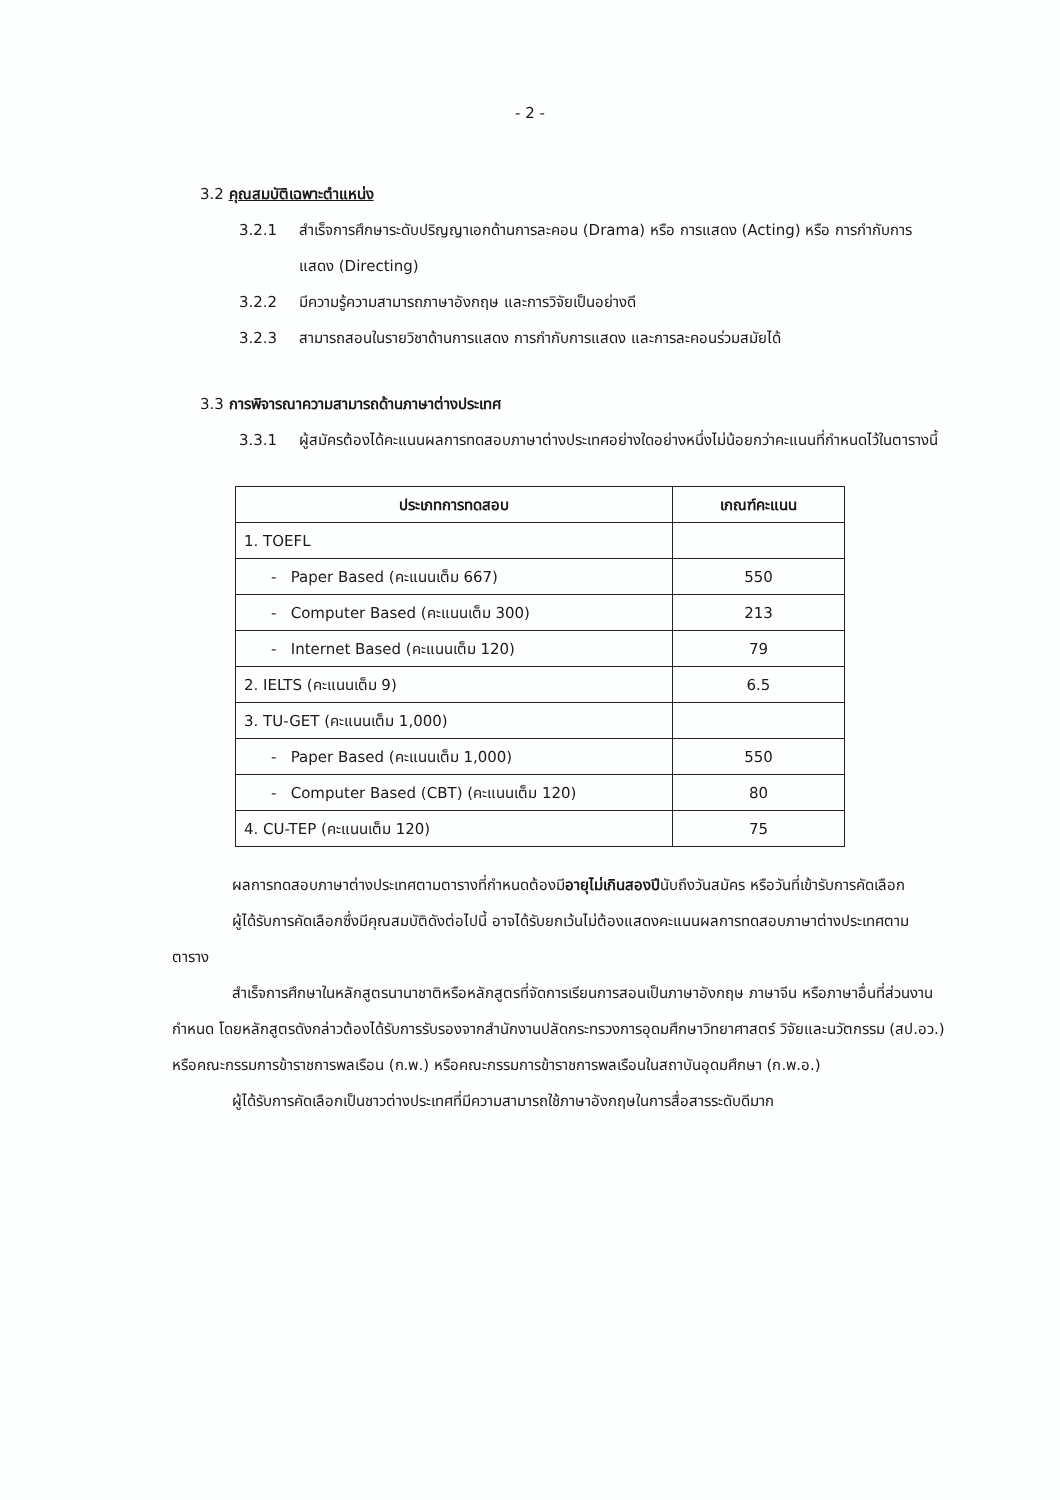- 2 -
3.2 คุณสมบัติเฉพาะตำแหน่ง
3.2.1 สำเร็จการศึกษาระดับปริญญาเอกด้านการละคอน (Drama) หรือ การแสดง (Acting) หรือ การกำกับการแสดง (Directing)
3.2.2 มีความรู้ความสามารถภาษาอังกฤษ และการวิจัยเป็นอย่างดี
3.2.3 สามารถสอนในรายวิชาด้านการแสดง การกำกับการแสดง และการละคอนร่วมสมัยได้
3.3 การพิจารณาความสามารถด้านภาษาต่างประเทศ
3.3.1 ผู้สมัครต้องได้คะแนนผลการทดสอบภาษาต่างประเทศอย่างใดอย่างหนึ่งไม่น้อยกว่าคะแนนที่กำหนดไว้ในตารางนี้
| ประเภทการทดสอบ | เกณฑ์คะแนน |
| --- | --- |
| 1. TOEFL | |
| - Paper Based (คะแนนเต็ม 667) | 550 |
| - Computer Based (คะแนนเต็ม 300) | 213 |
| - Internet Based (คะแนนเต็ม 120) | 79 |
| 2. IELTS (คะแนนเต็ม 9) | 6.5 |
| 3. TU-GET (คะแนนเต็ม 1,000) | |
| - Paper Based (คะแนนเต็ม 1,000) | 550 |
| - Computer Based (CBT) (คะแนนเต็ม 120) | 80 |
| 4. CU-TEP (คะแนนเต็ม 120) | 75 |
ผลการทดสอบภาษาต่างประเทศตามตารางที่กำหนดต้องมีอายุไม่เกินสองปีนับถึงวันสมัคร หรือวันที่เข้ารับการคัดเลือก
ผู้ได้รับการคัดเลือกซึ่งมีคุณสมบัติดังต่อไปนี้ อาจได้รับยกเว้นไม่ต้องแสดงคะแนนผลการทดสอบภาษาต่างประเทศตามตาราง
สำเร็จการศึกษาในหลักสูตรนานาชาติหรือหลักสูตรที่จัดการเรียนการสอนเป็นภาษาอังกฤษ ภาษาจีน หรือภาษาอื่นที่ส่วนงานกำหนด โดยหลักสูตรดังกล่าวต้องได้รับการรับรองจากสำนักงานปลัดกระทรวงการอุดมศึกษาวิทยาศาสตร์ วิจัยและนวัตกรรม (สป.อว.) หรือคณะกรรมการข้าราชการพลเรือน (ก.พ.) หรือคณะกรรมการข้าราชการพลเรือนในสถาบันอุดมศึกษา (ก.พ.อ.)
ผู้ได้รับการคัดเลือกเป็นชาวต่างประเทศที่มีความสามารถใช้ภาษาอังกฤษในการสื่อสารระดับดีมาก